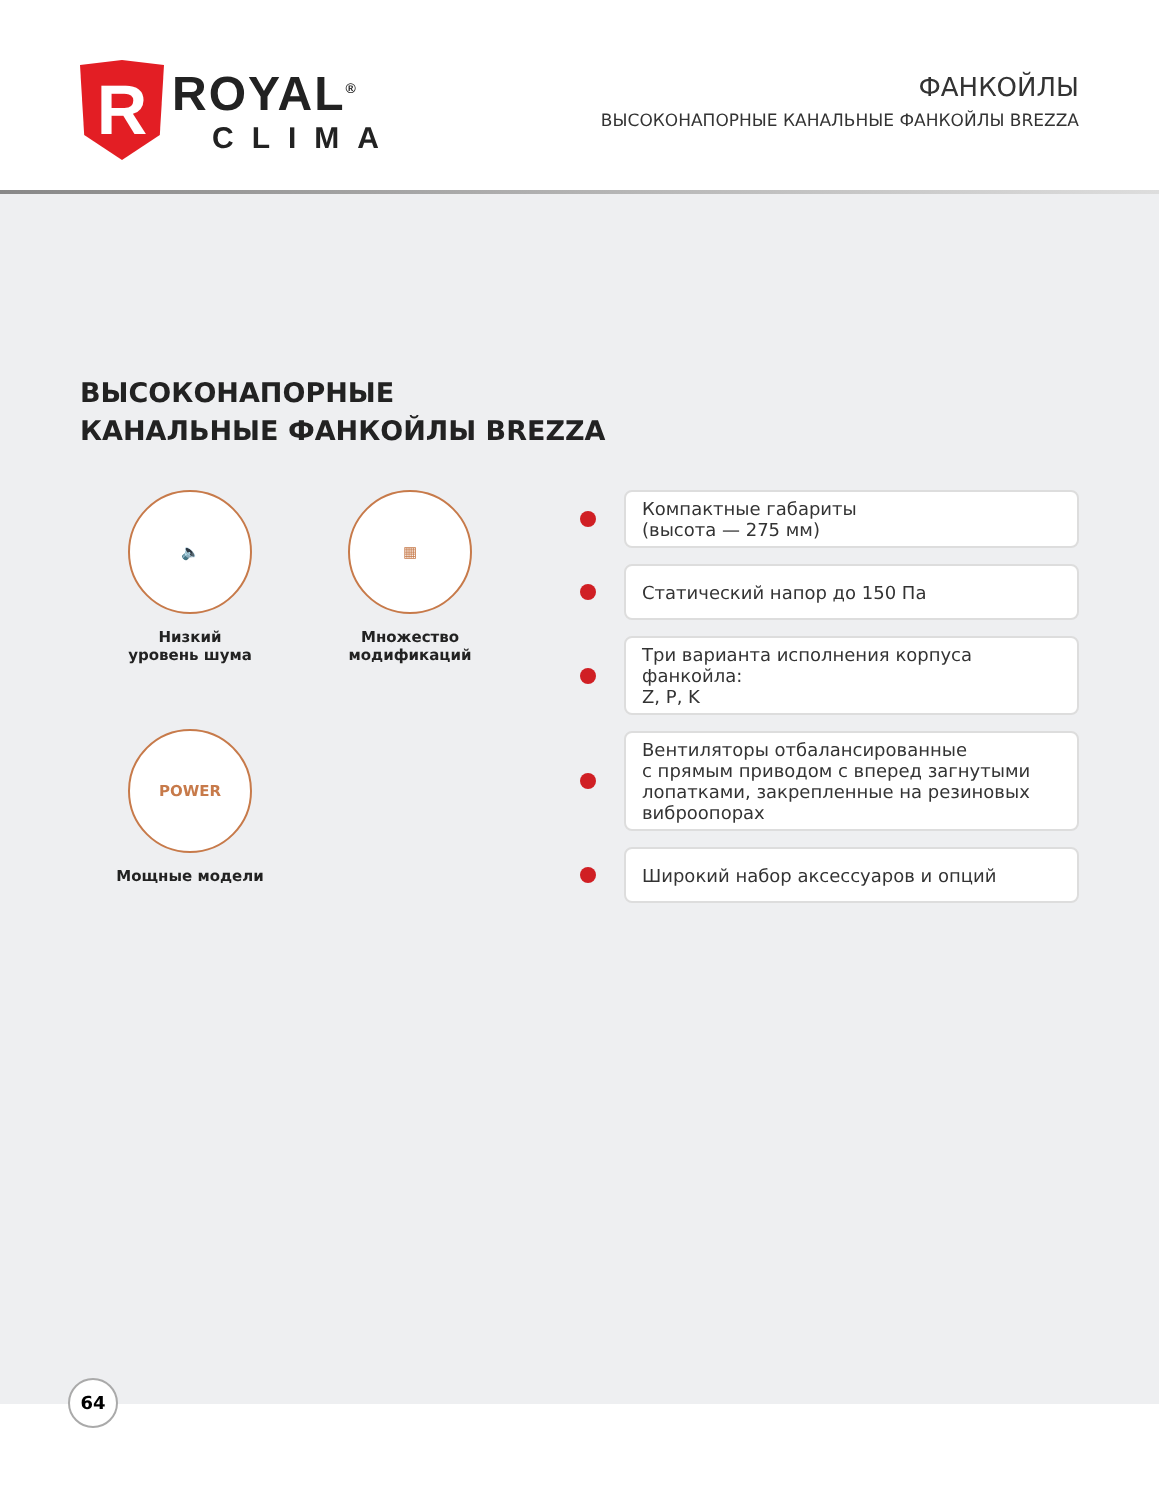R
ROYAL<sup>®</sup>
CLIMA
ФАНКОЙЛЫ
ВЫСОКОНАПОРНЫЕ КАНАЛЬНЫЕ ФАНКОЙЛЫ BREZZA
ВЫСОКОНАПОРНЫЕ
КАНАЛЬНЫЕ ФАНКОЙЛЫ BREZZA
🔈
Низкий
уровень шума
▦
Множество
модификаций
POWER
Мощные модели
Компактные габариты
(высота — 275 мм)
Статический напор до 150 Па
Три варианта исполнения корпуса фанкойла:
Z, P, K
Вентиляторы отбалансированные
с прямым приводом с вперед загнутыми
лопатками, закрепленные на резиновых
виброопорах
Широкий набор аксессуаров и опций
64